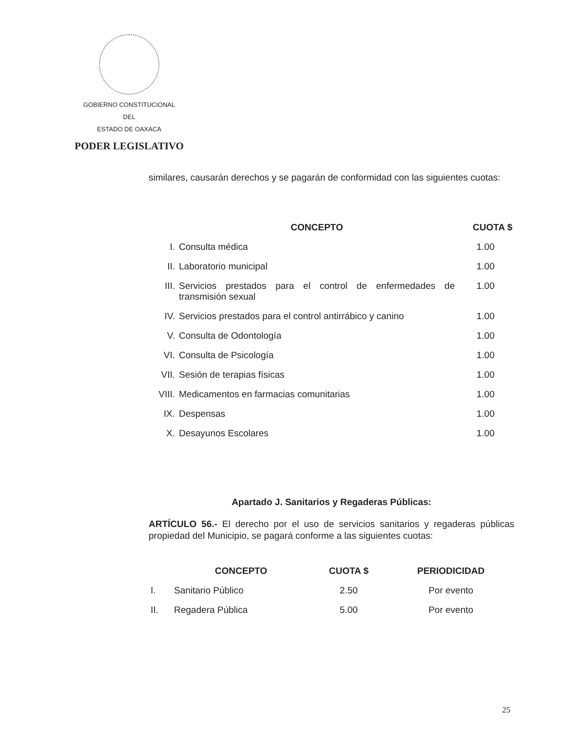GOBIERNO CONSTITUCIONAL
DEL
ESTADO DE OAXACA
PODER LEGISLATIVO
similares, causarán derechos y se pagarán de conformidad con las siguientes cuotas:
| | CONCEPTO | CUOTA $ |
| --- | --- | --- |
| I. | Consulta médica | 1.00 |
| II. | Laboratorio municipal | 1.00 |
| III. | Servicios prestados para el control de enfermedades de transmisión sexual | 1.00 |
| IV. | Servicios prestados para el control antirrábico y canino | 1.00 |
| V. | Consulta de Odontología | 1.00 |
| VI. | Consulta de Psicología | 1.00 |
| VII. | Sesión de terapias físicas | 1.00 |
| VIII. | Medicamentos en farmacias comunitarias | 1.00 |
| IX. | Despensas | 1.00 |
| X. | Desayunos Escolares | 1.00 |
Apartado J. Sanitarios y Regaderas Públicas:
ARTÍCULO 56.- El derecho por el uso de servicios sanitarios y regaderas públicas propiedad del Municipio, se pagará conforme a las siguientes cuotas:
| | CONCEPTO | CUOTA $ | PERIODICIDAD |
| --- | --- | --- | --- |
| I. | Sanitario Público | 2.50 | Por evento |
| II. | Regadera Pública | 5.00 | Por evento |
25